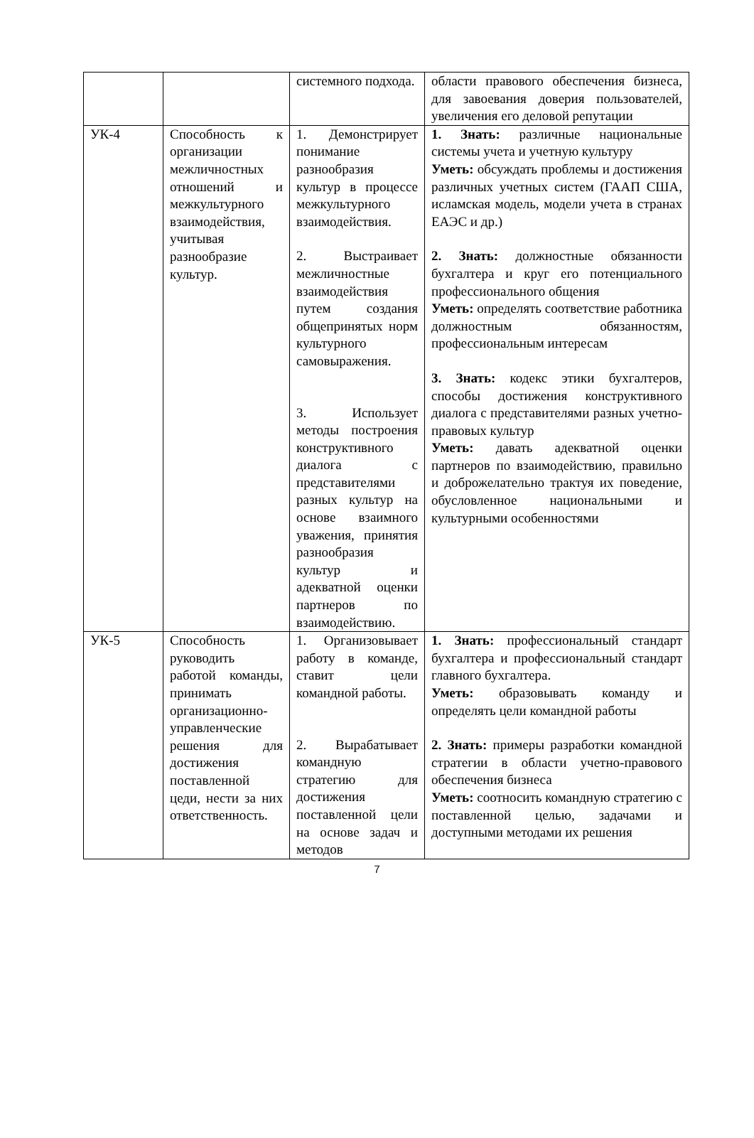| | | системного подхода. | области правового обеспечения бизнеса, для завоевания доверия пользователей, увеличения его деловой репутации |
| УК-4 | Способность к организации межличностных отношений и межкультурного взаимодействия, учитывая разнообразие культур. | 1. Демонстрирует понимание разнообразия культур в процессе межкультурного взаимодействия. 2. Выстраивает межличностные взаимодействия путем создания общепринятых норм культурного самовыражения. 3. Использует методы построения конструктивного диалога с представителями разных культур на основе взаимного уважения, принятия разнообразия культур и адекватной оценки партнеров по взаимодействию. | 1. Знать: различные национальные системы учета и учетную культуру Уметь: обсуждать проблемы и достижения различных учетных систем (ГААП США, исламская модель, модели учета в странах ЕАЭС и др.) 2. Знать: должностные обязанности бухгалтера и круг его потенциального профессионального общения Уметь: определять соответствие работника должностным обязанностям, профессиональным интересам 3. Знать: кодекс этики бухгалтеров, способы достижения конструктивного диалога с представителями разных учетно-правовых культур Уметь: давать адекватной оценки партнеров по взаимодействию, правильно и доброжелательно трактуя их поведение, обусловленное национальными и культурными особенностями |
| УК-5 | Способность руководить работой команды, принимать организационно-управленческие решения для достижения поставленной цеди, нести за них ответственность. | 1. Организовывает работу в команде, ставит цели командной работы. 2. Вырабатывает командную стратегию для достижения поставленной цели на основе задач и методов | 1. Знать: профессиональный стандарт бухгалтера и профессиональный стандарт главного бухгалтера. Уметь: образовывать команду и определять цели командной работы 2. Знать: примеры разработки командной стратегии в области учетно-правового обеспечения бизнеса Уметь: соотносить командную стратегию с поставленной целью, задачами и доступными методами их решения |
7